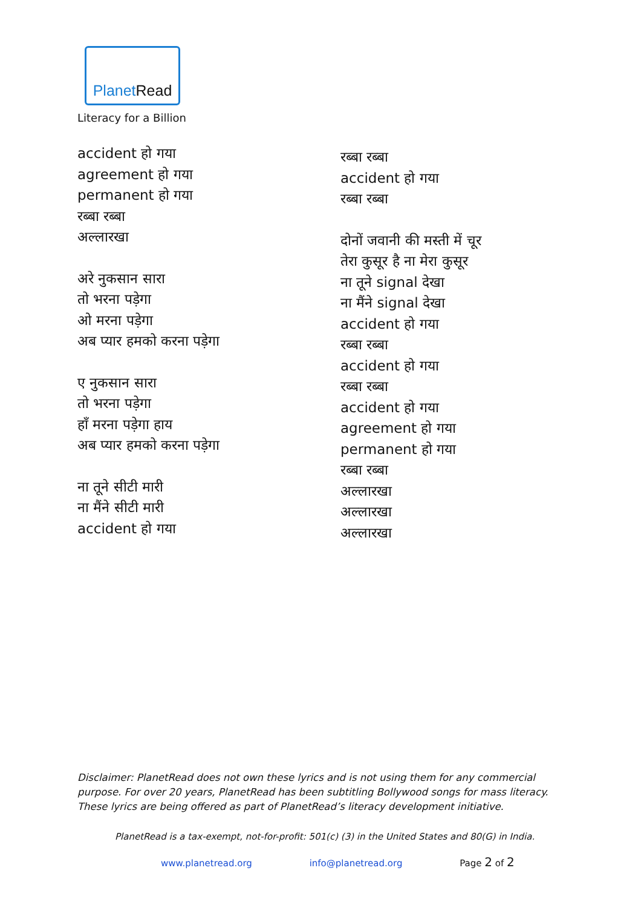PlanetRead
Literacy for a Billion
accident हो गया
agreement हो गया
permanent हो गया
रब्बा रब्बा
अल्लारखा
अरे नुकसान सारा
तो भरना पड़ेगा
ओ मरना पड़ेगा
अब प्यार हमको करना पड़ेगा
ए नुकसान सारा
तो भरना पड़ेगा
हाँ मरना पड़ेगा हाय
अब प्यार हमको करना पड़ेगा
ना तूने सीटी मारी
ना मैंने सीटी मारी
accident हो गया
रब्बा रब्बा
accident हो गया
रब्बा रब्बा
दोनों जवानी की मस्ती में चूर
तेरा कुसूर है ना मेरा कुसूर
ना तूने signal देखा
ना मैंने signal देखा
accident हो गया
रब्बा रब्बा
accident हो गया
रब्बा रब्बा
accident हो गया
agreement हो गया
permanent हो गया
रब्बा रब्बा
अल्लारखा
अल्लारखा
अल्लारखा
Disclaimer: PlanetRead does not own these lyrics and is not using them for any commercial purpose. For over 20 years, PlanetRead has been subtitling Bollywood songs for mass literacy. These lyrics are being offered as part of PlanetRead’s literacy development initiative.
PlanetRead is a tax-exempt, not-for-profit: 501(c) (3) in the United States and 80(G) in India.
www.planetread.org info@planetread.org Page 2 of 2